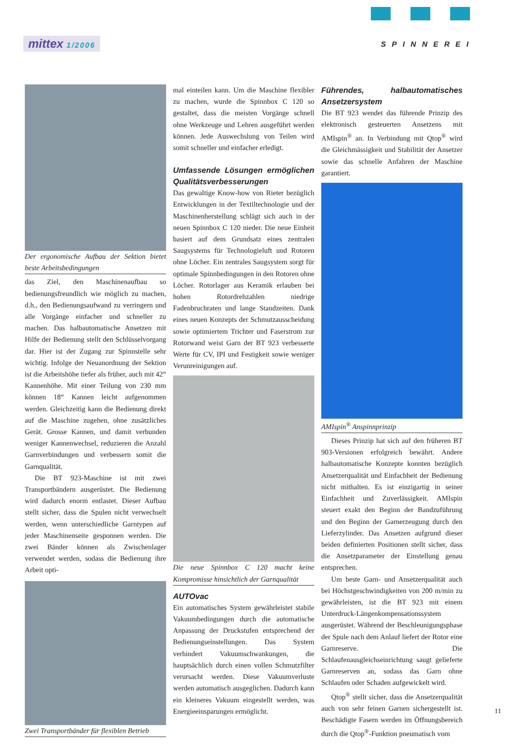mittex 1/2006 SPINNEREI
Der ergonomische Aufbau der Sektion bietet beste Arbeitsbedingungen
das Ziel, den Maschinenaufbau so bedienungsfreundlich wie möglich zu machen, d.h., den Bedienungsaufwand zu verringern und alle Vorgänge einfacher und schneller zu machen. Das halbautomatische Ansetzen mit Hilfe der Bedienung stellt den Schlüsselvorgang dar. Hier ist der Zugang zur Spinnstelle sehr wichtig. Infolge der Neuanordnung der Sektion ist die Arbeitshöhe tiefer als früher, auch mit 42“ Kannenhöhe. Mit einer Teilung von 230 mm können 18“ Kannen leicht aufgenommen werden. Gleichzeitig kann die Bedienung direkt auf die Maschine zugehen, ohne zusätzliches Gerät. Grosse Kannen, und damit verbunden weniger Kannenwechsel, reduzieren die Anzahl Garnverbindungen und verbessern somit die Garnqualität.
Die BT 923-Maschine ist mit zwei Transportbändern ausgerüstet. Die Bedienung wird dadurch enorm entlastet. Dieser Aufbau stellt sicher, dass die Spulen nicht verwechselt werden, wenn unterschiedliche Garntypen auf jeder Maschinenseite gesponnen werden. Die zwei Bänder können als Zwischenlager verwendet werden, sodass die Bedienung ihre Arbeit opti-
Zwei Transportbänder für flexiblen Betrieb
mal einteilen kann. Um die Maschine flexibler zu machen, wurde die Spinnbox C 120 so gestaltet, dass die meisten Vorgänge schnell ohne Werkzeuge und Lehren ausgeführt werden können. Jede Auswechslung von Teilen wird somit schneller und einfacher erledigt.
Umfassende Lösungen ermöglichen Qualitätsverbesserungen
Das gewaltige Know-how von Rieter bezüglich Entwicklungen in der Textiltechnologie und der Maschinenherstellung schlägt sich auch in der neuen Spinnbox C 120 nieder. Die neue Einheit basiert auf dem Grundsatz eines zentralen Saugsystems für Technologieluft und Rotoren ohne Löcher. Ein zentrales Saugsystem sorgt für optimale Spinnbedingungen in den Rotoren ohne Löcher. Rotorlager aus Keramik erlauben bei hohen Rotordrehzahlen niedrige Fadenbruchraten und lange Standzeiten. Dank eines neuen Konzepts der Schmutzausscheidung sowie optimiertem Trichter und Faserstrom zur Rotorwand weist Garn der BT 923 verbesserte Werte für CV, IPI und Festigkeit sowie weniger Verunreinigungen auf.
Die neue Spinnbox C 120 macht keine Kompromisse hinsichtlich der Garnqualität
AUTOvac
Ein automatisches System gewährleistet stabile Vakuumbedingungen durch die automatische Anpassung der Druckstufen entsprechend der Bedienungseinstellungen. Das System verhindert Vakuumschwankungen, die hauptsächlich durch einen vollen Schmutzfilter verursacht werden. Diese Vakuumverluste werden automatisch ausgeglichen. Dadurch kann ein kleineres Vakuum eingestellt werden, was Energieeinsparungen ermöglicht.
Führendes, halbautomatisches Ansetzersystem
Die BT 923 wendet das führende Prinzip des elektronisch gesteuerten Ansetzens mit AMIspin<sup>®</sup> an. In Verbindung mit Qtop<sup>®</sup> wird die Gleichmässigkeit und Stabilität der Ansetzer sowie das schnelle Anfahren der Maschine garantiert.
AMIspin<sup>®</sup> Anspinnprinzip
Dieses Prinzip hat sich auf den früheren BT 903-Versionen erfolgreich bewährt. Andere halbautomatische Konzepte konnten bezüglich Ansetzerqualität und Einfachheit der Bedienung nicht mithalten. Es ist einzigartig in seiner Einfachheit und Zuverlässigkeit. AMIspin steuert exakt den Beginn der Bandzuführung und den Beginn der Garnerzeugung durch den Lieferzylinder. Das Ansetzen aufgrund dieser beiden definierten Positionen stellt sicher, dass die Ansetzparameter der Einstellung genau entsprechen.
Um beste Garn- und Ansetzerqualität auch bei Höchstgeschwindigkeiten von 200 m/min zu gewährleisten, ist die BT 923 mit einem Unterdruck-Längenkompensationssystem ausgerüstet. Während der Beschleunigungsphase der Spule nach dem Anlauf liefert der Rotor eine Garnreserve. Die Schlaufenausgleichseinrichtung saugt gelieferte Garnreserven an, sodass das Garn ohne Schlaufen oder Schaden aufgewickelt wird.
Qtop<sup>®</sup> stellt sicher, dass die Ansetzerqualität auch von sehr feinen Garnen sichergestellt ist. Beschädigte Fasern werden im Öffnungsbereich durch die Qtop<sup>®</sup>-Funktion pneumatisch vom
11